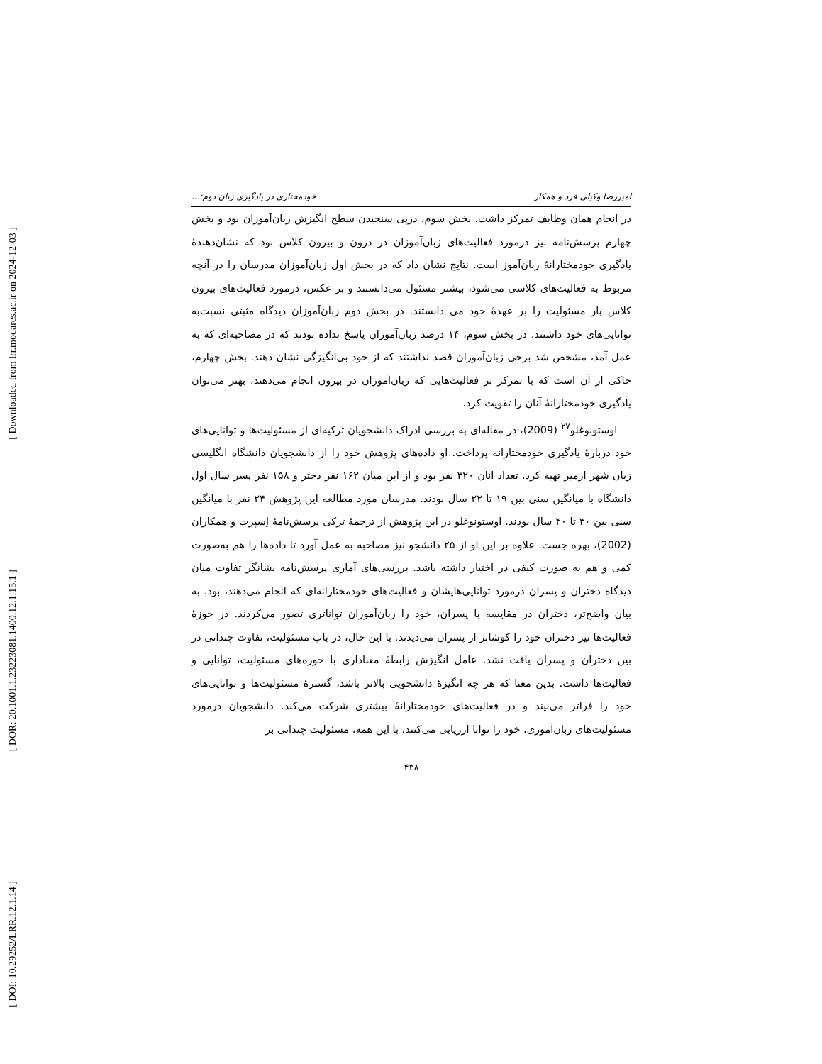[ Downloaded from lrr.modares.ac.ir on 2024-12-03 ]
[ DOR: 20.1001.1.23223081.1400.12.1.15.1 ]
[ DOI: 10.29252/LRR.12.1.14 ]
امیررضا وکیلی فرد و همکار خودمختاری در یادگیری زبان دوم:...
در انجام همان وظایف تمرکز داشت. بخش سوم، درپی سنجیدن سطح انگیزش زبان‌آموزان بود و بخش چهارم پرسش‌نامه نیز درمورد فعالیت‌های زبان‌آموزان در درون و بیرون کلاس بود که نشان‌دهندهٔ یادگیری خودمختارانهٔ زبان‌آموز است. نتایج نشان داد که در بخش اول زبان‌آموزان مدرسان را در آنچه مربوط به فعالیت‌های کلاسی می‌شود، بیشتر مسئول می‌دانستند و بر عکس، درمورد فعالیت‌های بیرون کلاس بار مسئولیت را بر عهدهٔ خود می دانستند. در بخش دوم زبان‌آموزان دیدگاه مثبتی نسبت‌به توانایی‌های خود داشتند. در بخش سوم، ۱۴ درصد زبان‌آموزان پاسخ نداده بودند که در مصاحبه‌ای که به عمل آمد، مشخص شد برخی زبان‌آموزان قصد نداشتند که از خود بی‌انگیزگی نشان دهند. بخش چهارم، حاکی از آن است که با تمرکز بر فعالیت‌هایی که زبان‌آموزان در بیرون انجام می‌دهند، بهتر می‌توان یادگیری خودمختارانهٔ آنان را تقویت کرد.
اوستونوغلو<sup>۲۷</sup> (2009)، در مقاله‌ای به بررسی ادراک دانشجویان ترکیه‌ای از مسئولیت‌ها و توانایی‌های خود دربارهٔ یادگیری خودمختارانه پرداخت. او داده‌های پژوهش خود را از دانشجویان دانشگاه انگلیسی زبان شهر ازمیر تهیه کرد. تعداد آنان ۳۲۰ نفر بود و از این میان ۱۶۲ نفر دختر و ۱۵۸ نفر پسر سال اول دانشگاه با میانگین سنی بین ۱۹ تا ۲۲ سال بودند. مدرسان مورد مطالعه این پژوهش ۲۴ نفر با میانگین سنی بین ۳۰ تا ۴۰ سال بودند. اوستونوغلو در این پژوهش از ترجمهٔ ترکی پرسش‌نامهٔ اِسپرت و همکاران (2002)، بهره جست. علاوه بر این او از ۲۵ دانشجو نیز مصاحبه به عمل آورد تا داده‌ها را هم به‌صورت کمی و هم به صورت کیفی در اختیار داشته باشد. بررسی‌های آماری پرسش‌نامه نشانگر تفاوت میان دیدگاه دختران و پسران درمورد توانایی‌هایشان و فعالیت‌های خودمختارانه‌ای که انجام می‌دهند، بود. به بیان واضح‌تر، دختران در مقایسه با پسران، خود را زبان‌آموزان تواناتری تصور می‌کردند. در حوزهٔ فعالیت‌ها نیز دختران خود را کوشاتر از پسران می‌دیدند. با این حال، در باب مسئولیت، تفاوت چندانی در بین دختران و پسران یافت نشد. عامل انگیزش رابطهٔ معناداری با حوزه‌های مسئولیت، توانایی و فعالیت‌ها داشت. بدین معنا که هر چه انگیزهٔ دانشجویی بالاتر باشد، گسترهٔ مسئولیت‌ها و توانایی‌های خود را فراتر می‌بیند و در فعالیت‌های خودمختارانهٔ بیشتری شرکت می‌کند. دانشجویان درمورد مسئولیت‌های زبان‌آموزی، خود را توانا ارزیابی می‌کنند. با این همه، مسئولیت چندانی بر
۴۳۸